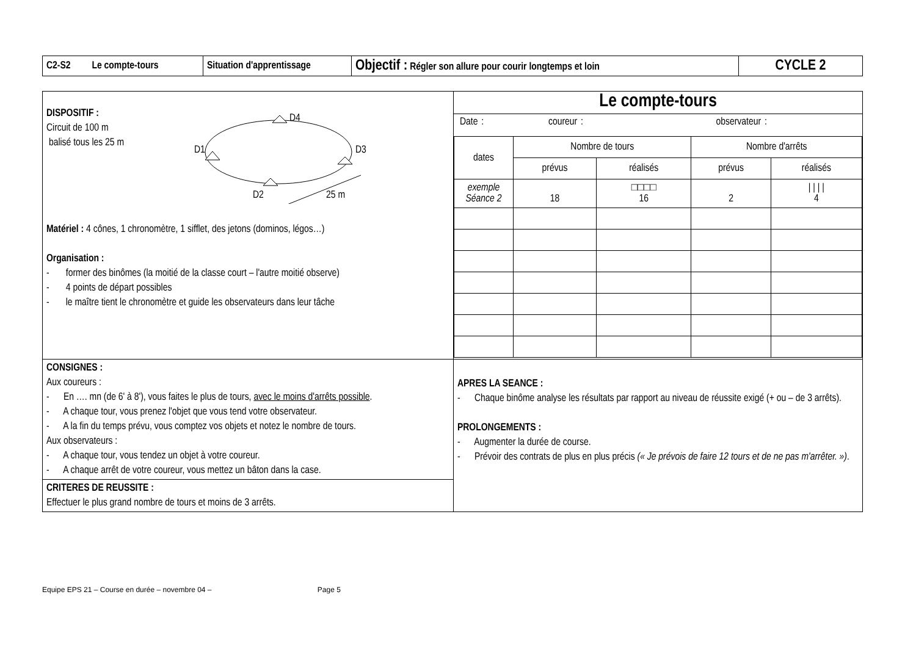| C2-S2 Le compte-tours | Situation d'apprentissage | Objectif : Régler son allure pour courir longtemps et loin | CYCLE 2 |
| DISPOSITIF : Circuit de 100 m balisé tous les 25 m D4 D1 D3 D2 25 m Matériel : 4 cônes, 1 chronomètre, 1 sifflet, des jetons (dominos, légos…) Organisation : - former des binômes (la moitié de la classe court – l'autre moitié observe) - 4 points de départ possibles - le maître tient le chronomètre et guide les observateurs dans leur tâche | Le compte-tours Date : coureur : observateur : / dates / Nombre de tours / / Nombre d'arrêts / / / / prévus / réalisés / prévus / réalisés / / exemple Séance 2 / 18 / □□□□ 16 / 2 / / / / / 4 / |
| CONSIGNES : Aux coureurs : - En …. mn (de 6' à 8'), vous faites le plus de tours, avec le moins d'arrêts possible . - A chaque tour, vous prenez l'objet que vous tend votre observateur. - A la fin du temps prévu, vous comptez vos objets et notez le nombre de tours. Aux observateurs : - A chaque tour, vous tendez un objet à votre coureur. - A chaque arrêt de votre coureur, vous mettez un bâton dans la case. CRITERES DE REUSSITE : Effectuer le plus grand nombre de tours et moins de 3 arrêts. | APRES LA SEANCE : - Chaque binôme analyse les résultats par rapport au niveau de réussite exigé (+ ou – de 3 arrêts). PROLONGEMENTS : - Augmenter la durée de course. - Prévoir des contrats de plus en plus précis (« Je prévois de faire 12 tours et de ne pas m'arrêter. ») . |
Equipe EPS 21 – Course en durée – novembre 04 – Page 5